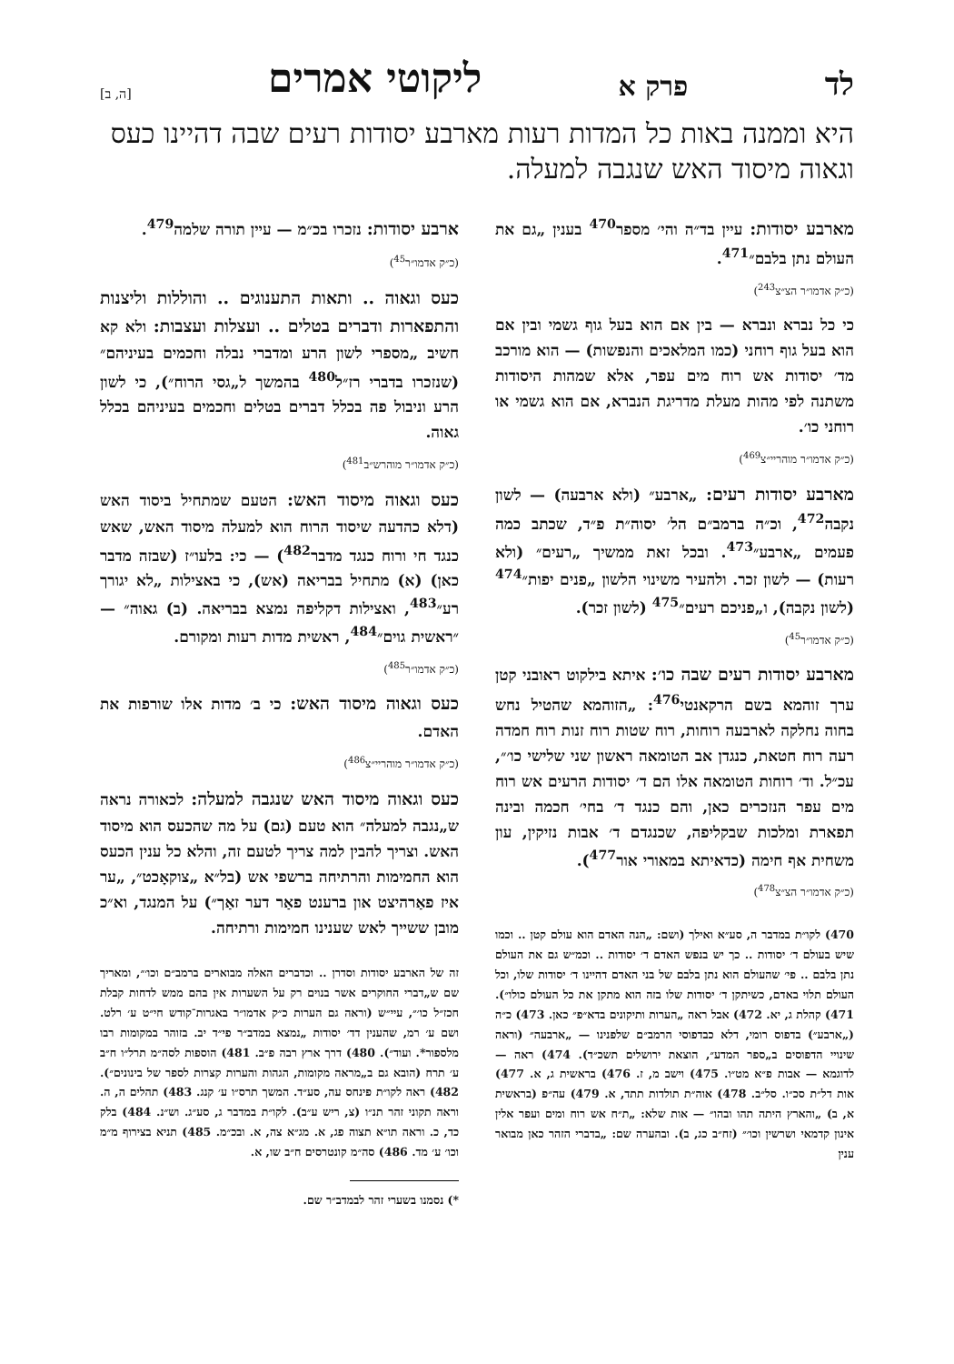לד פרק א ליקוטי אמרים [ה, ב]
היא וממנה באות כל המדות רעות מארבע יסודות רעים שבה דהיינו כעס וגאוה מיסוד האש שנגבה למעלה.
מארבע יסודות: עיין בד״ה והי׳ מספר<sup>470</sup> בענין „גם את העולם נתן בלבם״<sup>471</sup>.
(כ״ק אדמו״ר הצ״צ<sup>243</sup>)
כי כל נברא ונברא — בין אם הוא בעל גוף גשמי ובין אם הוא בעל גוף רוחני (כמו המלאכים והנפשות) — הוא מורכב מד׳ יסודות אש רוח מים עפר, אלא שמהות היסודות משתנה לפי מהות מעלת מדריגת הנברא, אם הוא גשמי או רוחני כו׳.
(כ״ק אדמו״ר מוהריי״צ<sup>469</sup>)
מארבע יסודות רעים: „ארבע״ (ולא ארבעה) — לשון נקבה<sup>472</sup>, וכ״ה ברמב״ם הל׳ יסוה״ת פ״ד, שכתב כמה פעמים „ארבע״<sup>473</sup>. ובכל זאת ממשיך „רעים״ (ולא רעות) — לשון זכר. ולהעיר משינוי הלשון „פנים יפות״<sup>474</sup> (לשון נקבה), ו„פניכם רעים״<sup>475</sup> (לשון זכר).
(כ״ק אדמו״ר<sup>45</sup>)
מארבע יסודות רעים שבה כו׳: איתא בילקוט ראובני קטן ערך זוהמא בשם הרקאנטי<sup>476</sup>: „הזוהמא שהטיל נחש בחוה נחלקה לארבעה רוחות, רוח שטות רוח זנות רוח חמדה רעה רוח חטאת, כנגדן אב הטומאה ראשון שני שלישי כו׳״, עכ״ל. וד׳ רוחות הטומאה אלו הם ד׳ יסודות הרעים אש רוח מים עפר הנזכרים כאן, והם כנגד ד׳ בחי׳ חכמה ובינה תפארת ומלכות שבקליפה, שכנגדם ד׳ אבות נזיקין, עון משחית אף חימה (כדאיתא במאורי אור<sup>477</sup>).
(כ״ק אדמו״ר הצ״צ<sup>478</sup>)
470) לקו״ת במדבר ה, סע״א ואילך (ושם: „הנה האדם הוא עולם קטן .. וכמו שיש בעולם ד׳ יסודות .. כך יש בנפש האדם ד׳ יסודות .. וכמ״ש גם את העולם נתן בלבם .. פי׳ שהעולם הוא נתן בלבם של בני האדם דהיינו ד׳ יסודות שלו, וכל העולם תלוי באדם, כשיתקן ד׳ יסודות שלו בזה הוא מתקן את כל העולם כולו״). 471) קהלת ג, יא. 472) אבל ראה „הערות ותיקונים בדא״פ״ כאן. 473) כ״ה („ארבע״) בדפוס רומי, דלא כבדפוסי הרמב״ם שלפנינו — „ארבעה״ (וראה שינויי הדפוסים ב„ספר המדע״, הוצאת ירושלים תשכ״ד). 474) ראה — לדוגמא — אבות פ״א מט״ו. 475) וישב מ, ז. 476) בראשית ג, א. 477) אות דל״ת סכ״ו. סל״ב. 478) אוה״ת תולדות תתד, א. 479) עה״פ (בראשית א, ב) „והארץ היתה תהו ובהו״ — אות שלא: „ת״ח אש רוח ומים ועפר אלין אינון קדמאי ושרשין וכו׳״ (זח״ב כג, ב). ובהערה שם: „בדברי הזהר כאן מבואר ענין
ארבע יסודות: נזכרו בכ״מ — עיין תורה שלמה<sup>479</sup>.
(כ״ק אדמו״ר<sup>45</sup>)
כעס וגאוה .. ותאות התענוגים .. והוללות וליצנות והתפארות ודברים בטלים .. ועצלות ועצבות: ולא קא חשיב „מספרי לשון הרע ומדברי נבלה וחכמים בעיניהם״ (שנזכרו בדברי רז״ל<sup>480</sup> בהמשך ל„גסי הרוח״), כי לשון הרע וניבול פה בכלל דברים בטלים וחכמים בעיניהם בכלל גאוה.
(כ״ק אדמו״ר מוהרש״ב<sup>481</sup>)
כעס וגאוה מיסוד האש: הטעם שמתחיל ביסוד האש (דלא כהדעה שיסוד הרוח הוא למעלה מיסוד האש, שאש כנגד חי ורוח כנגד מדבר<sup>482</sup>) — כי: בלעו״ז (שבזה מדבר כאן) (א) מתחיל בבריאה (אש), כי באצילות „לא יגורך רע״<sup>483</sup>, ואצילות דקליפה נמצא בבריאה. (ב) גאוה״ — ״ראשית גוים״<sup>484</sup>, ראשית מדות רעות ומקורם.
(כ״ק אדמו״ר<sup>485</sup>)
כעס וגאוה מיסוד האש: כי ב׳ מדות אלו שורפות את האדם.
(כ״ק אדמו״ר מוהריי״צ<sup>486</sup>)
כעס וגאוה מיסוד האש שנגבה למעלה: לכאורה נראה ש„נגבה למעלה״ הוא טעם (גם) על מה שהכעס הוא מיסוד האש. וצריך להבין למה צריך לטעם זה, והלא כל ענין הכעס הוא החמימות והרתיחה ברשפי אש (בל״א „צוקאָכט״, „ער איז פאַרהיצט און ברענט פאַר דער זאַך״) על המנגד, וא״כ מובן ששייך לאש שענינו חמימות ורתיחה.
זה של הארבע יסודות וסדרן .. וכדברים האלה מבוארים ברמב״ם וכו׳״, ומאריך שם ש„דברי החוקרים אשר בנוים רק על השערות אין בהם ממש לדחות קבלת חכז״ל כו׳״, עיי״ש (וראה גם הערות כ״ק אדמו״ר באגרות־קודש חי״ט ע׳ רלט. ושם ע׳ רמ, שהענין דד׳ יסודות „נמצא במדב״ר פי״ד יב. בזוהר במקומות רבו מלספור*. ועוד״). 480) דרך ארץ רבה פ״ב. 481) הוספות לסה״מ תרל״ו ח״ב ע׳ תרח (הובא גם ב„מראה מקומות, הגהות והערות קצרות לספר של בינונים״). 482) ראה לקו״ת פינחס עה, סע״ד. המשך תרס״ו ע׳ קנג. 483) תהלים ה, ה. וראה תקוני זהר תנ״ו (צ, ריש ע״ב). לקו״ת במדבר ג, סע״ג. וש״נ. 484) בלק כד, כ. וראה תו״א תצוה פג, א. מג״א צה, א. ובכ״מ. 485) תניא בצירוף מ״מ וכו׳ ע׳ מד. 486) סה״מ קונטרסים ח״ב שו, א.
*) נסמנו בשערי זהר לבמדב״ר שם.